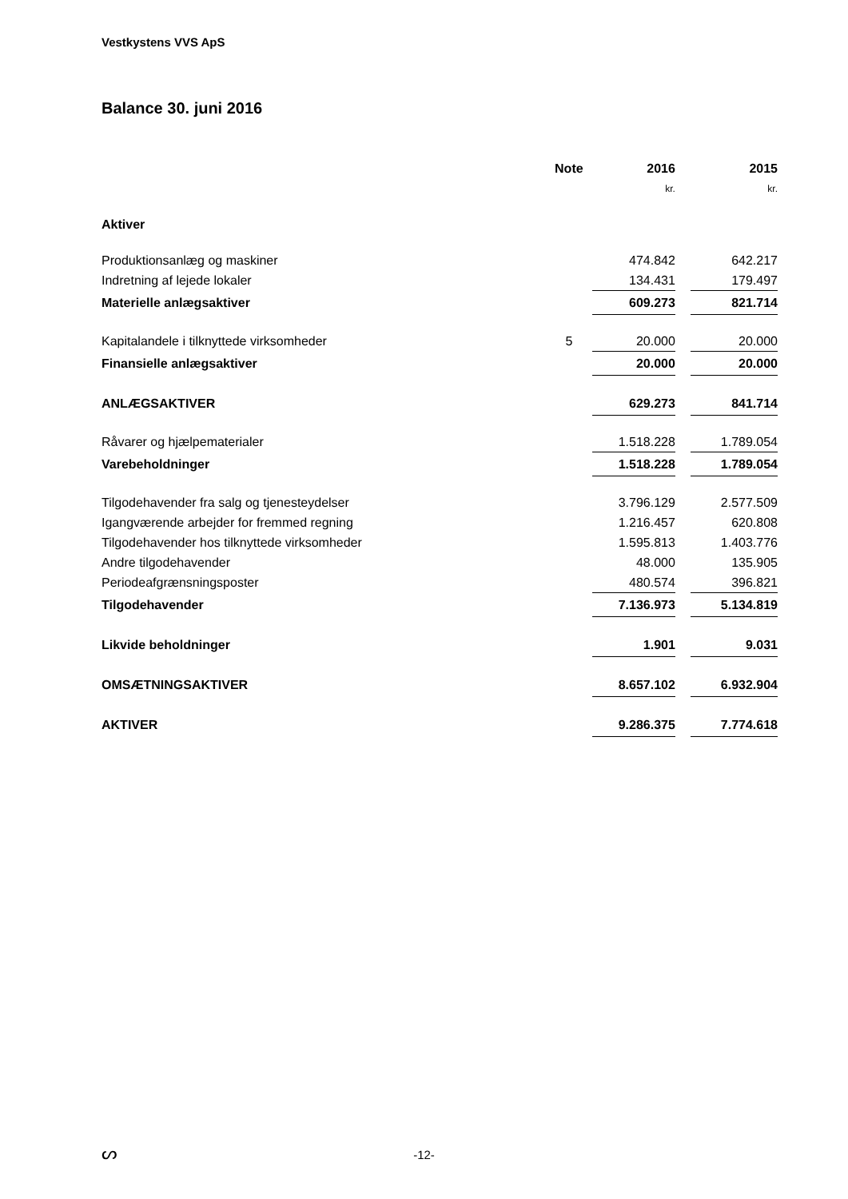Vestkystens VVS ApS
Balance 30. juni 2016
| | Note | 2016 | | 2015 |
| --- | --- | --- | --- | --- |
| | | kr. | | kr. |
| Aktiver | | | | |
| Produktionsanlæg og maskiner | | 474.842 | | 642.217 |
| Indretning af lejede lokaler | | 134.431 | | 179.497 |
| Materielle anlægsaktiver | | 609.273 | | 821.714 |
| Kapitalandele i tilknyttede virksomheder | 5 | 20.000 | | 20.000 |
| Finansielle anlægsaktiver | | 20.000 | | 20.000 |
| ANLÆGSAKTIVER | | 629.273 | | 841.714 |
| Råvarer og hjælpematerialer | | 1.518.228 | | 1.789.054 |
| Varebeholdninger | | 1.518.228 | | 1.789.054 |
| Tilgodehavender fra salg og tjenesteydelser | | 3.796.129 | | 2.577.509 |
| Igangværende arbejder for fremmed regning | | 1.216.457 | | 620.808 |
| Tilgodehavender hos tilknyttede virksomheder | | 1.595.813 | | 1.403.776 |
| Andre tilgodehavender | | 48.000 | | 135.905 |
| Periodeafgrænsningsposter | | 480.574 | | 396.821 |
| Tilgodehavender | | 7.136.973 | | 5.134.819 |
| Likvide beholdninger | | 1.901 | | 9.031 |
| OMSÆTNINGSAKTIVER | | 8.657.102 | | 6.932.904 |
| AKTIVER | | 9.286.375 | | 7.774.618 |
ᔕ
-12-